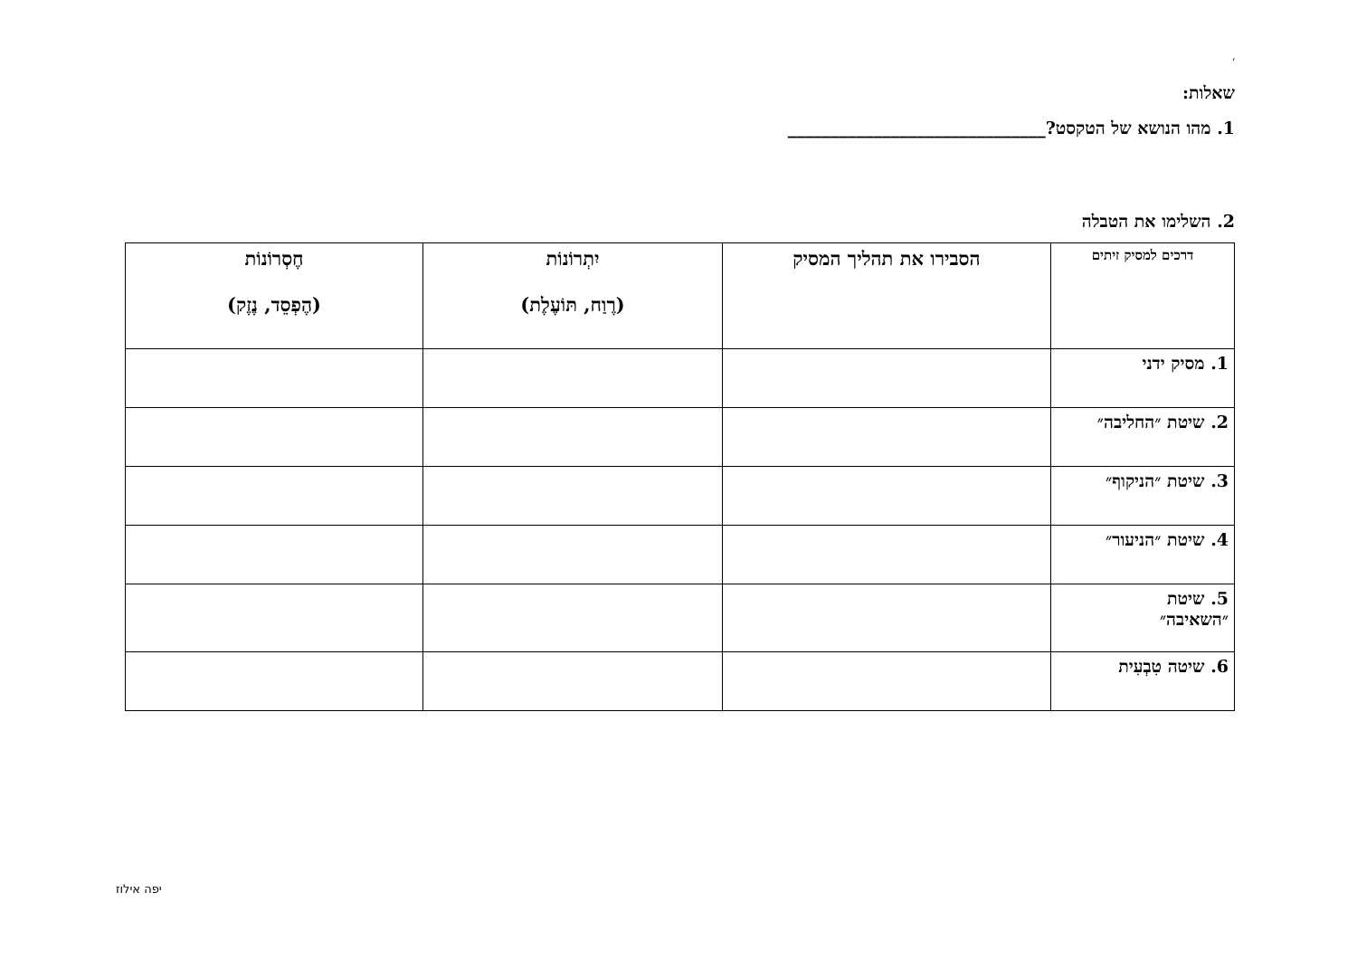׳
שאלות:
1. מהו הנושא של הטקסט?______________________________
2. השלימו את הטבלה
| דרכים למסיק זיתים | הסבירו את תהליך המסיק | יִתְרוֹנוֹת (רֶוַח, תּוֹעֶלֶת) | חֶסְרוֹנוֹת (הֶפְסֵד, נֶזֶק) |
| --- | --- | --- | --- |
| 1. מסיק ידני | | | |
| 2. שיטת ״החליבה״ | | | |
| 3. שיטת ״הניקוף״ | | | |
| 4. שיטת ״הניעור״ | | | |
| 5. שיטת ״השאיבה״ | | | |
| 6. שיטה טִבְעִית | | | |
יפה אילוז